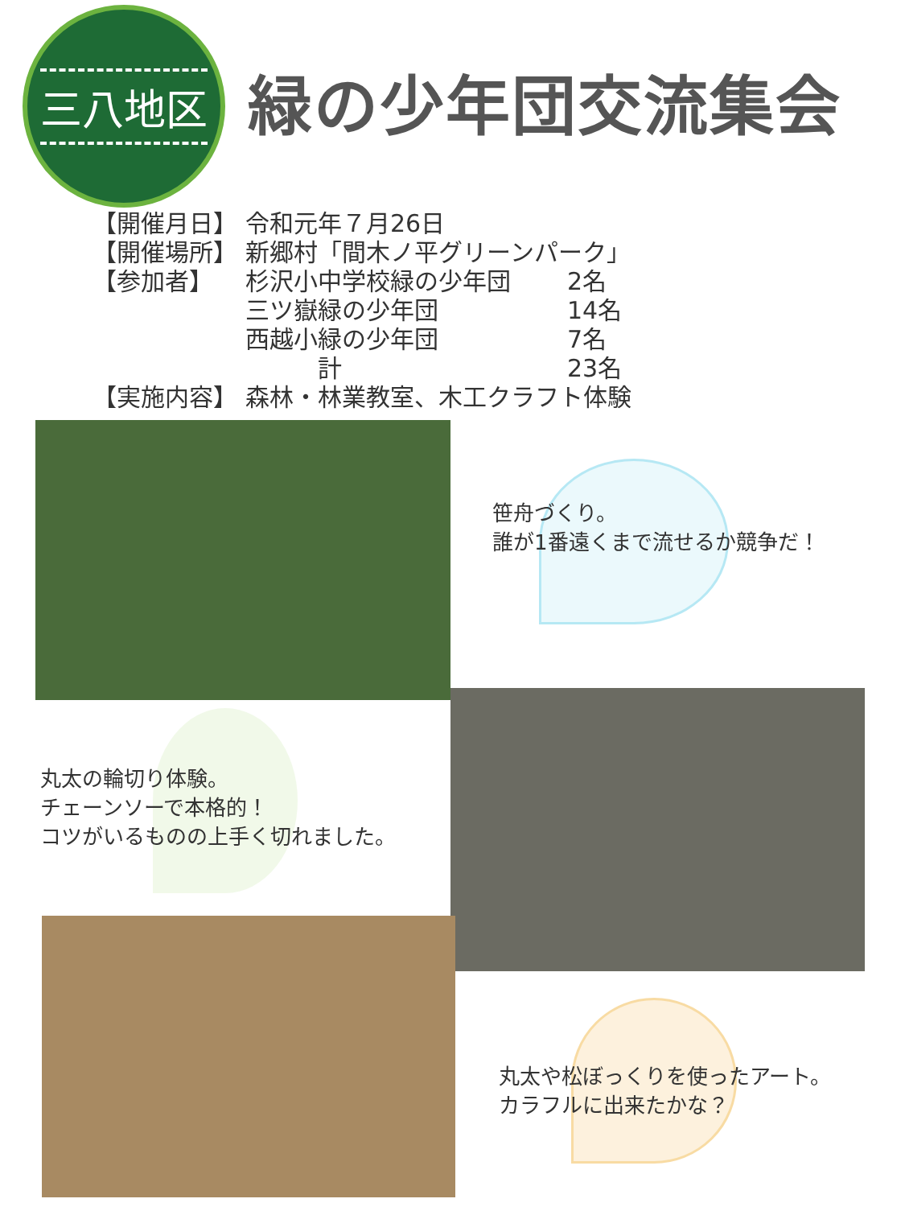三八地区
緑の少年団交流集会
【開催月日】 令和元年７月26日
【開催場所】 新郷村「間木ノ平グリーンパーク」
【参加者】 杉沢小中学校緑の少年団 2名
三ツ嶽緑の少年団 14名
西越小緑の少年団 7名
　　　計 23名
【実施内容】 森林・林業教室、木工クラフト体験
笹舟づくり。
誰が1番遠くまで流せるか競争だ！
丸太の輪切り体験。
チェーンソーで本格的！
コツがいるものの上手く切れました。
丸太や松ぼっくりを使ったアート。
カラフルに出来たかな？